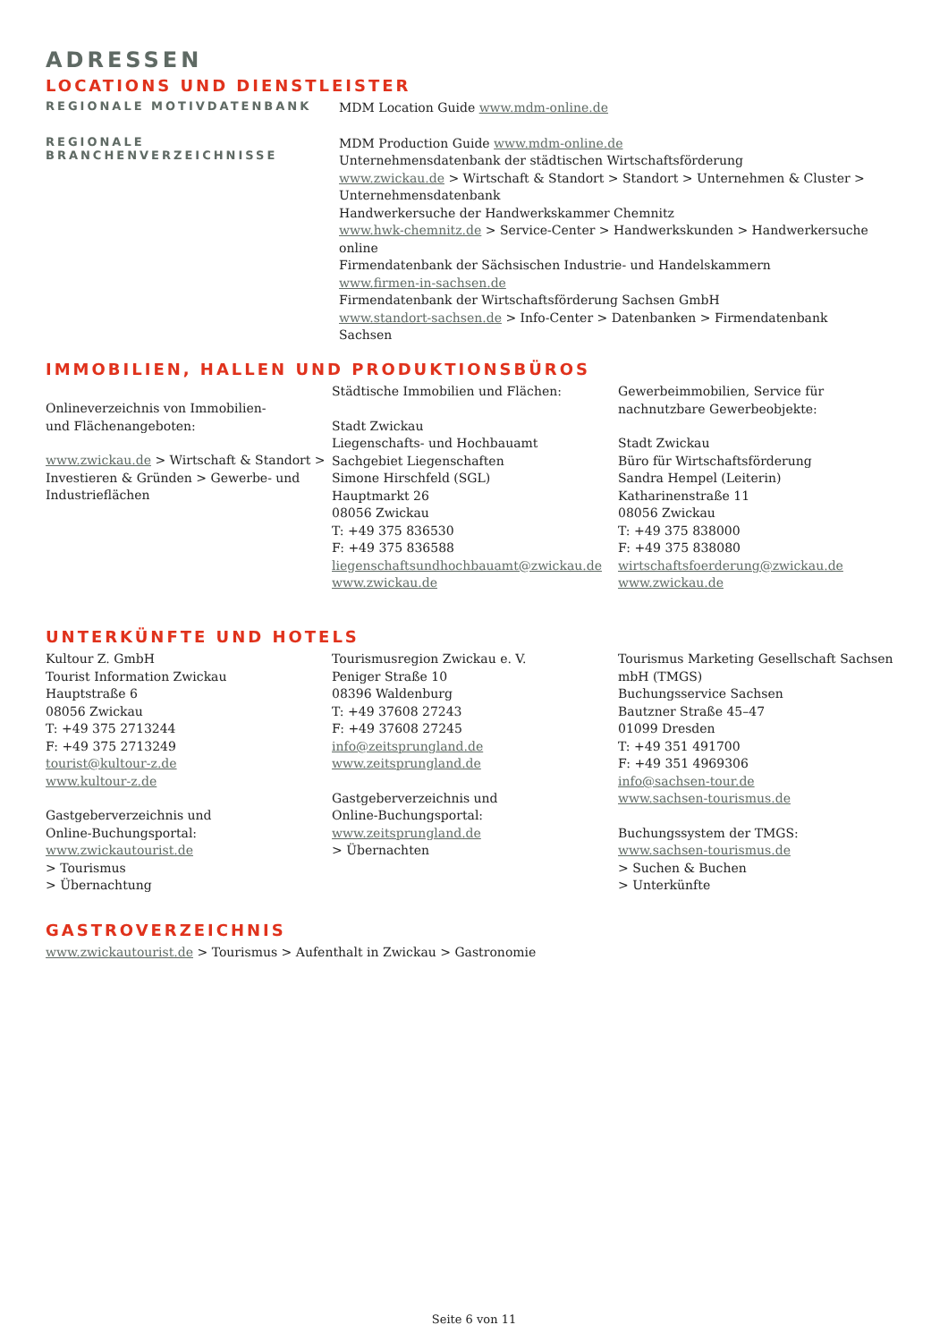ADRESSEN
LOCATIONS UND DIENSTLEISTER
REGIONALE MOTIVDATENBANK
MDM Location Guide www.mdm-online.de
REGIONALE BRANCHENVERZEICHNISSE
MDM Production Guide www.mdm-online.de
Unternehmensdatenbank der städtischen Wirtschaftsförderung
www.zwickau.de > Wirtschaft & Standort > Standort > Unternehmen & Cluster > Unternehmensdatenbank
Handwerkersuche der Handwerkskammer Chemnitz
www.hwk-chemnitz.de > Service-Center > Handwerkskunden > Handwerkersuche online
Firmendatenbank der Sächsischen Industrie- und Handelskammern
www.firmen-in-sachsen.de
Firmendatenbank der Wirtschaftsförderung Sachsen GmbH
www.standort-sachsen.de > Info-Center > Datenbanken > Firmendatenbank Sachsen
IMMOBILIEN, HALLEN UND PRODUKTIONSBÜROS
Onlineverzeichnis von Immobilien-
und Flächenangeboten:
www.zwickau.de > Wirtschaft & Standort > Investieren & Gründen > Gewerbe- und Industrieflächen
Städtische Immobilien und Flächen:
Stadt Zwickau
Liegenschafts- und Hochbauamt
Sachgebiet Liegenschaften
Simone Hirschfeld (SGL)
Hauptmarkt 26
08056 Zwickau
T: +49 375 836530
F: +49 375 836588
liegenschaftsundhochbauamt@zwickau.de
www.zwickau.de
Gewerbeimmobilien, Service für nachnutzbare Gewerbeobjekte:
Stadt Zwickau
Büro für Wirtschaftsförderung
Sandra Hempel (Leiterin)
Katharinenstraße 11
08056 Zwickau
T: +49 375 838000
F: +49 375 838080
wirtschaftsfoerderung@zwickau.de
www.zwickau.de
UNTERKÜNFTE UND HOTELS
Kultour Z. GmbH
Tourist Information Zwickau
Hauptstraße 6
08056 Zwickau
T: +49 375 2713244
F: +49 375 2713249
tourist@kultour-z.de
www.kultour-z.de
Gastgeberverzeichnis und
Online-Buchungsportal:
www.zwickautourist.de
> Tourismus
> Übernachtung
Tourismusregion Zwickau e. V.
Peniger Straße 10
08396 Waldenburg
T: +49 37608 27243
F: +49 37608 27245
info@zeitsprungland.de
www.zeitsprungland.de
Gastgeberverzeichnis und
Online-Buchungsportal:
www.zeitsprungland.de
> Übernachten
Tourismus Marketing Gesellschaft Sachsen mbH (TMGS)
Buchungsservice Sachsen
Bautzner Straße 45–47
01099 Dresden
T: +49 351 491700
F: +49 351 4969306
info@sachsen-tour.de
www.sachsen-tourismus.de
Buchungssystem der TMGS:
www.sachsen-tourismus.de
> Suchen & Buchen
> Unterkünfte
GASTROVERZEICHNIS
www.zwickautourist.de > Tourismus > Aufenthalt in Zwickau > Gastronomie
Seite 6 von 11